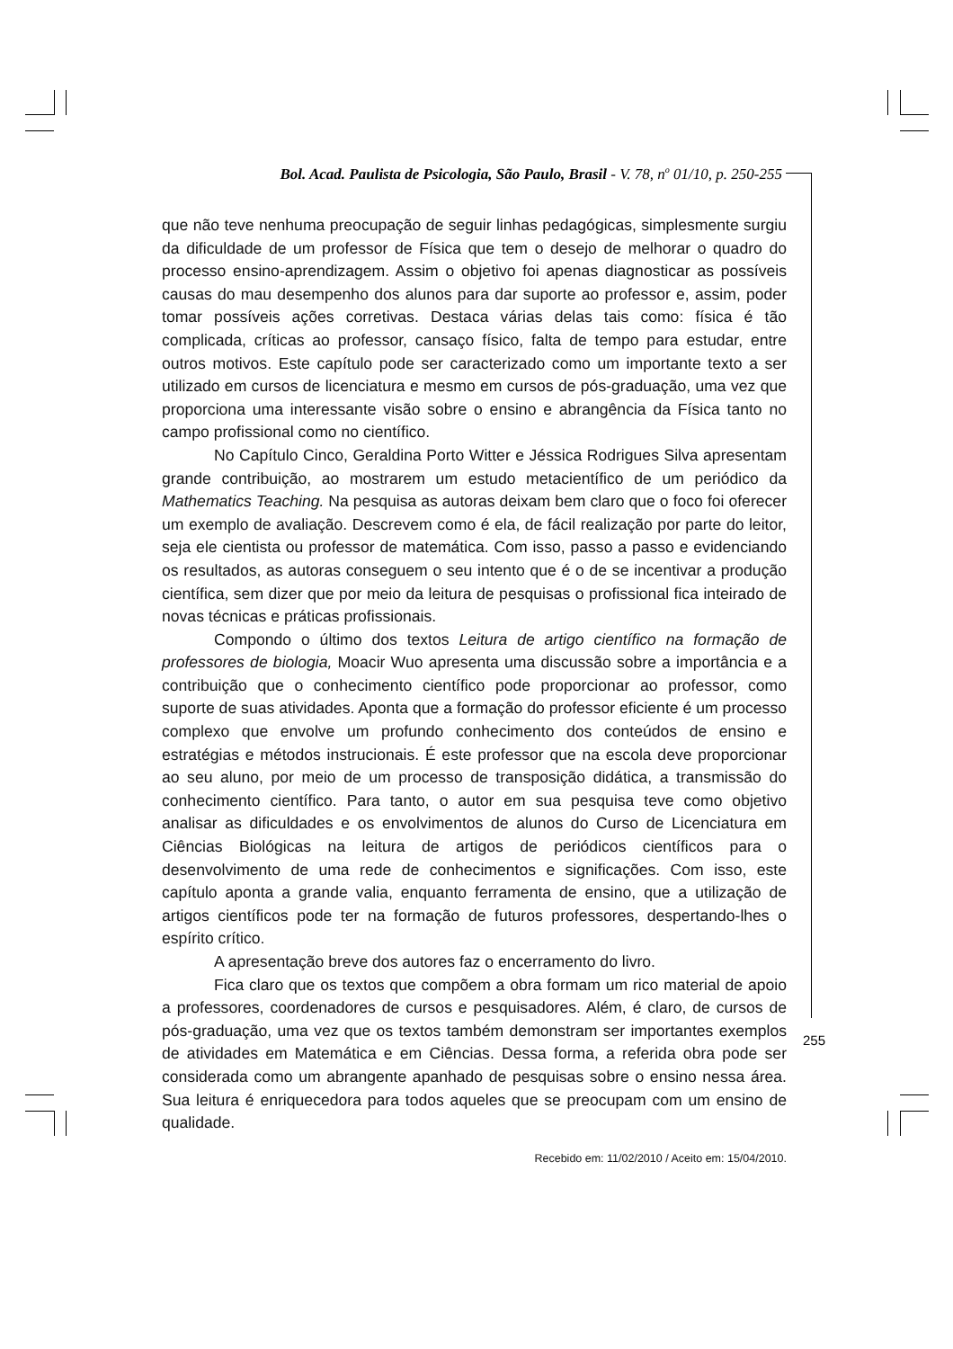Bol. Acad. Paulista de Psicologia, São Paulo, Brasil - V. 78, n<sup>o</sup> 01/10, p. 250-255
que não teve nenhuma preocupação de seguir linhas pedagógicas, simplesmente surgiu da dificuldade de um professor de Física que tem o desejo de melhorar o quadro do processo ensino-aprendizagem. Assim o objetivo foi apenas diagnosticar as possíveis causas do mau desempenho dos alunos para dar suporte ao professor e, assim, poder tomar possíveis ações corretivas. Destaca várias delas tais como: física é tão complicada, críticas ao professor, cansaço físico, falta de tempo para estudar, entre outros motivos. Este capítulo pode ser caracterizado como um importante texto a ser utilizado em cursos de licenciatura e mesmo em cursos de pós-graduação, uma vez que proporciona uma interessante visão sobre o ensino e abrangência da Física tanto no campo profissional como no científico.
No Capítulo Cinco, Geraldina Porto Witter e Jéssica Rodrigues Silva apresentam grande contribuição, ao mostrarem um estudo metacientífico de um periódico da Mathematics Teaching. Na pesquisa as autoras deixam bem claro que o foco foi oferecer um exemplo de avaliação. Descrevem como é ela, de fácil realização por parte do leitor, seja ele cientista ou professor de matemática. Com isso, passo a passo e evidenciando os resultados, as autoras conseguem o seu intento que é o de se incentivar a produção científica, sem dizer que por meio da leitura de pesquisas o profissional fica inteirado de novas técnicas e práticas profissionais.
Compondo o último dos textos Leitura de artigo científico na formação de professores de biologia, Moacir Wuo apresenta uma discussão sobre a importância e a contribuição que o conhecimento científico pode proporcionar ao professor, como suporte de suas atividades. Aponta que a formação do professor eficiente é um processo complexo que envolve um profundo conhecimento dos conteúdos de ensino e estratégias e métodos instrucionais. É este professor que na escola deve proporcionar ao seu aluno, por meio de um processo de transposição didática, a transmissão do conhecimento científico. Para tanto, o autor em sua pesquisa teve como objetivo analisar as dificuldades e os envolvimentos de alunos do Curso de Licenciatura em Ciências Biológicas na leitura de artigos de periódicos científicos para o desenvolvimento de uma rede de conhecimentos e significações. Com isso, este capítulo aponta a grande valia, enquanto ferramenta de ensino, que a utilização de artigos científicos pode ter na formação de futuros professores, despertando-lhes o espírito crítico.
A apresentação breve dos autores faz o encerramento do livro.
Fica claro que os textos que compõem a obra formam um rico material de apoio a professores, coordenadores de cursos e pesquisadores. Além, é claro, de cursos de pós-graduação, uma vez que os textos também demonstram ser importantes exemplos de atividades em Matemática e em Ciências. Dessa forma, a referida obra pode ser considerada como um abrangente apanhado de pesquisas sobre o ensino nessa área. Sua leitura é enriquecedora para todos aqueles que se preocupam com um ensino de qualidade.
Recebido em: 11/02/2010 / Aceito em: 15/04/2010.
255